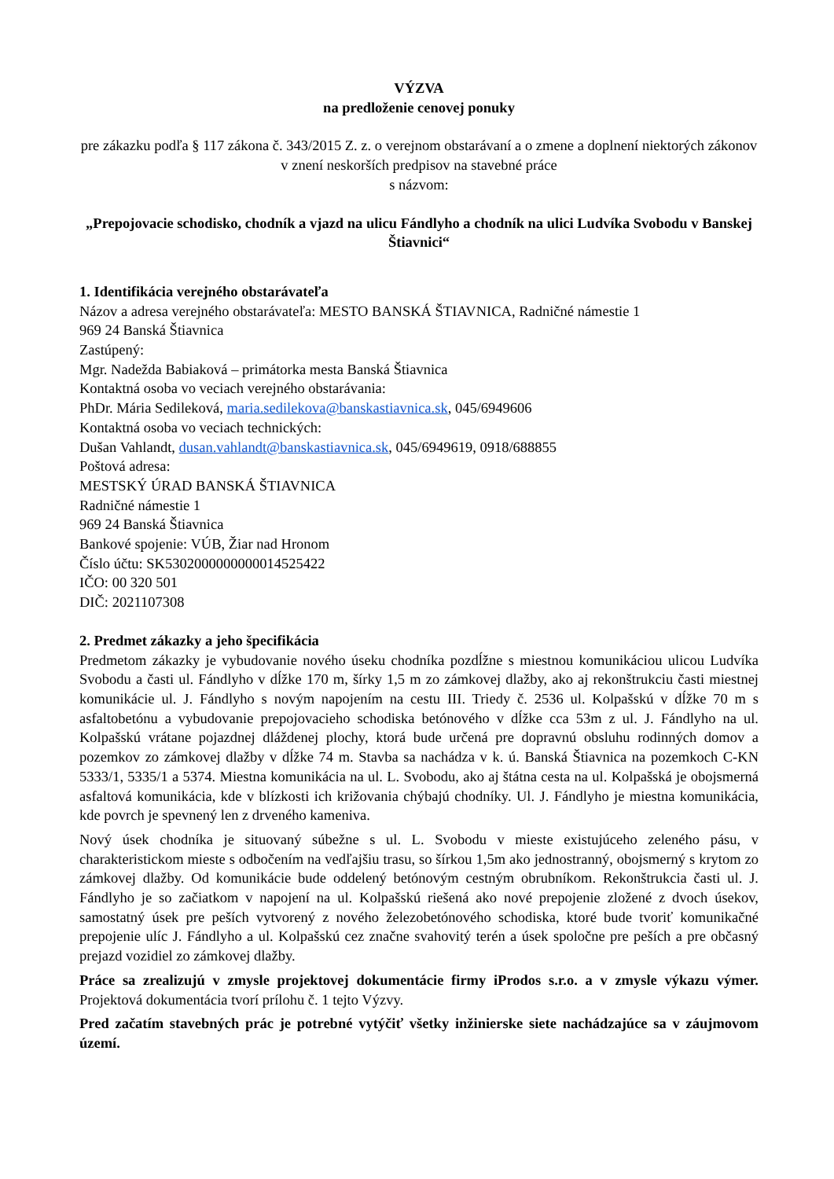VÝZVA
na predloženie cenovej ponuky
pre zákazku podľa § 117 zákona č. 343/2015 Z. z. o verejnom obstarávaní a o zmene a doplnení niektorých zákonov v znení neskorších predpisov na stavebné práce
s názvom:
„Prepojovacie schodisko, chodník a vjazd na ulicu Fándlyho a chodník na ulici Ludvíka Svobodu v Banskej Štiavnici“
1. Identifikácia verejného obstarávateľa
Názov a adresa verejného obstarávateľa: MESTO BANSKÁ ŠTIAVNICA, Radničné námestie 1
969 24 Banská Štiavnica
Zastúpený:
Mgr. Nadežda Babiaková – primátorka mesta Banská Štiavnica
Kontaktná osoba vo veciach verejného obstarávania:
PhDr. Mária Sedileková, maria.sedilekova@banskastiavnica.sk, 045/6949606
Kontaktná osoba vo veciach technických:
Dušan Vahlandt, dusan.vahlandt@banskastiavnica.sk, 045/6949619, 0918/688855
Poštová adresa:
MESTSKÝ ÚRAD BANSKÁ ŠTIAVNICA
Radničné námestie 1
969 24 Banská Štiavnica
Bankové spojenie: VÚB, Žiar nad Hronom
Číslo účtu: SK5302000000000014525422
IČO: 00 320 501
DIČ: 2021107308
2. Predmet zákazky a jeho špecifikácia
Predmetom zákazky je vybudovanie nového úseku chodníka pozdĺžne s miestnou komunikáciou ulicou Ludvíka Svobodu a časti ul. Fándlyho v dĺžke 170 m, šírky 1,5 m zo zámkovej dlažby, ako aj rekonštrukciu časti miestnej komunikácie ul. J. Fándlyho s novým napojením na cestu III. Triedy č. 2536 ul. Kolpašskú v dĺžke 70 m s asfaltobetónu a vybudovanie prepojovacieho schodiska betónového v dĺžke cca 53m z ul. J. Fándlyho na ul. Kolpašskú vrátane pojazdnej dláždenej plochy, ktorá bude určená pre dopravnú obsluhu rodinných domov a pozemkov zo zámkovej dlažby v dĺžke 74 m. Stavba sa nachádza v k. ú. Banská Štiavnica na pozemkoch C-KN 5333/1, 5335/1 a 5374. Miestna komunikácia na ul. L. Svobodu, ako aj štátna cesta na ul. Kolpašská je obojsmerná asfaltová komunikácia, kde v blízkosti ich križovania chýbajú chodníky. Ul. J. Fándlyho je miestna komunikácia, kde povrch je spevnený len z drveného kameniva.
Nový úsek chodníka je situovaný súbežne s ul. L. Svobodu v mieste existujúceho zeleného pásu, v charakteristickom mieste s odbočením na vedľajšiu trasu, so šírkou 1,5m ako jednostranný, obojsmerný s krytom zo zámkovej dlažby. Od komunikácie bude oddelený betónovým cestným obrubníkom. Rekonštrukcia časti ul. J. Fándlyho je so začiatkom v napojení na ul. Kolpašskú riešená ako nové prepojenie zložené z dvoch úsekov, samostatný úsek pre peších vytvorený z nového železobetónového schodiska, ktoré bude tvoriť komunikačné prepojenie ulíc J. Fándlyho a ul. Kolpašskú cez značne svahovitý terén a úsek spoločne pre peších a pre občasný prejazd vozidiel zo zámkovej dlažby.
Práce sa zrealizujú v zmysle projektovej dokumentácie firmy iProdos s.r.o. a v zmysle výkazu výmer. Projektová dokumentácia tvorí prílohu č. 1 tejto Výzvy.
Pred začatím stavebných prác je potrebné vytýčiť všetky inžinierske siete nachádzajúce sa v záujmovom území.